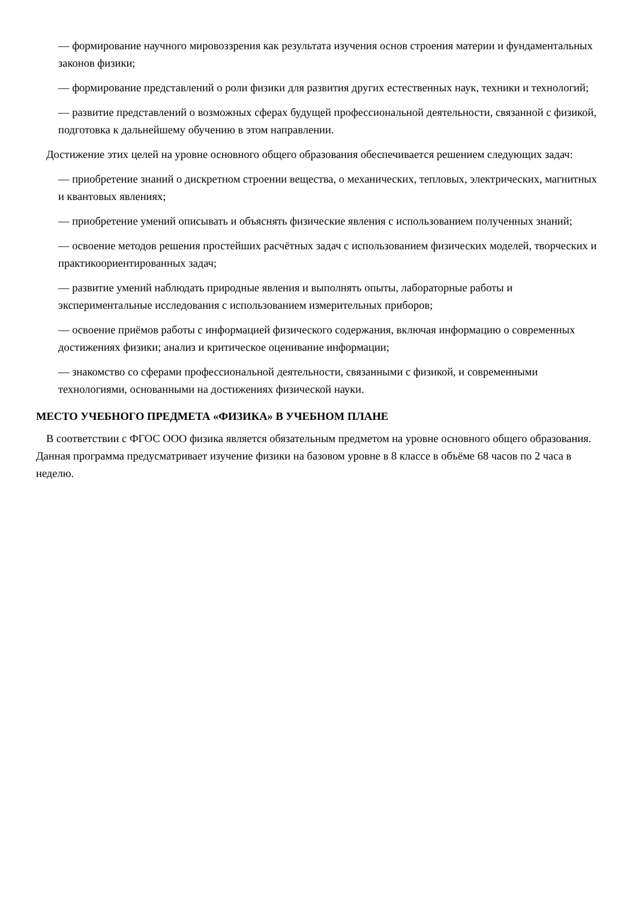— формирование научного мировоззрения как результата изучения основ строения материи и фундаментальных законов физики;
— формирование представлений о роли физики для развития других естественных наук, техники и технологий;
— развитие представлений о возможных сферах будущей профессиональной деятельности, связанной с физикой, подготовка к дальнейшему обучению в этом направлении.
Достижение этих целей на уровне основного общего образования обеспечивается решением следующих задач:
— приобретение знаний о дискретном строении вещества, о механических, тепловых, электрических, магнитных и квантовых явлениях;
— приобретение умений описывать и объяснять физические явления с использованием полученных знаний;
— освоение методов решения простейших расчётных задач с использованием физических моделей, творческих и практикоориентированных задач;
— развитие умений наблюдать природные явления и выполнять опыты, лабораторные работы и экспериментальные исследования с использованием измерительных приборов;
— освоение приёмов работы с информацией физического содержания, включая информацию о современных достижениях физики; анализ и критическое оценивание информации;
— знакомство со сферами профессиональной деятельности, связанными с физикой, и современными технологиями, основанными на достижениях физической науки.
МЕСТО УЧЕБНОГО ПРЕДМЕТА «ФИЗИКА» В УЧЕБНОМ ПЛАНЕ
В соответствии с ФГОС ООО физика является обязательным предметом на уровне основного общего образования. Данная программа предусматривает изучение физики на базовом уровне в 8 классе в объёме 68 часов по 2 часа в неделю.